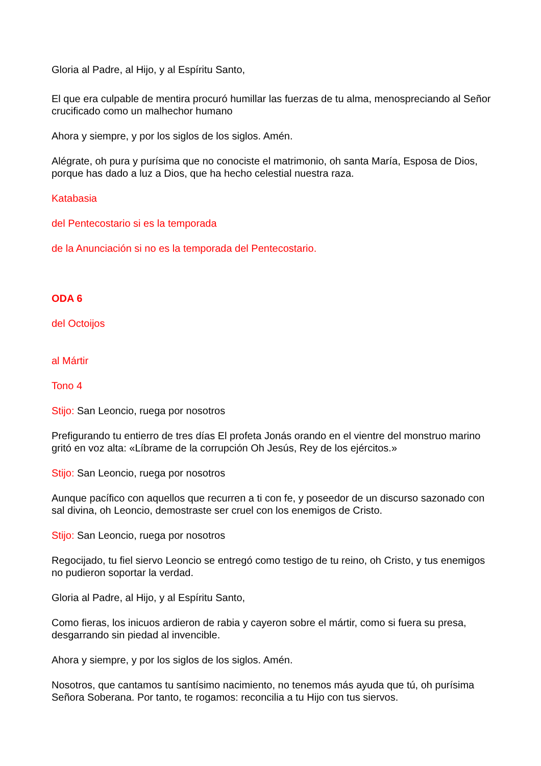Gloria al Padre, al Hijo, y al Espíritu Santo,
El que era culpable de mentira procuró humillar las fuerzas de tu alma, menospreciando al Señor crucificado como un malhechor humano
Ahora y siempre, y por los siglos de los siglos. Amén.
Alégrate, oh pura y purísima que no conociste el matrimonio, oh santa María, Esposa de Dios, porque has dado a luz a Dios, que ha hecho celestial nuestra raza.
Katabasia
del Pentecostario si es la temporada
de la Anunciación si no es la temporada del Pentecostario.
ODA 6
del Octoijos
al Mártir
Tono 4
Stijo: San Leoncio, ruega por nosotros
Prefigurando tu entierro de tres días El profeta Jonás orando en el vientre del monstruo marino gritó en voz alta: «Líbrame de la corrupción Oh Jesús, Rey de los ejércitos.»
Stijo: San Leoncio, ruega por nosotros
Aunque pacífico con aquellos que recurren a ti con fe, y poseedor de un discurso sazonado con sal divina, oh Leoncio, demostraste ser cruel con los enemigos de Cristo.
Stijo: San Leoncio, ruega por nosotros
Regocijado, tu fiel siervo Leoncio se entregó como testigo de tu reino, oh Cristo, y tus enemigos no pudieron soportar la verdad.
Gloria al Padre, al Hijo, y al Espíritu Santo,
Como fieras, los inicuos ardieron de rabia y cayeron sobre el mártir, como si fuera su presa, desgarrando sin piedad al invencible.
Ahora y siempre, y por los siglos de los siglos. Amén.
Nosotros, que cantamos tu santísimo nacimiento, no tenemos más ayuda que tú, oh purísima Señora Soberana. Por tanto, te rogamos: reconcilia a tu Hijo con tus siervos.